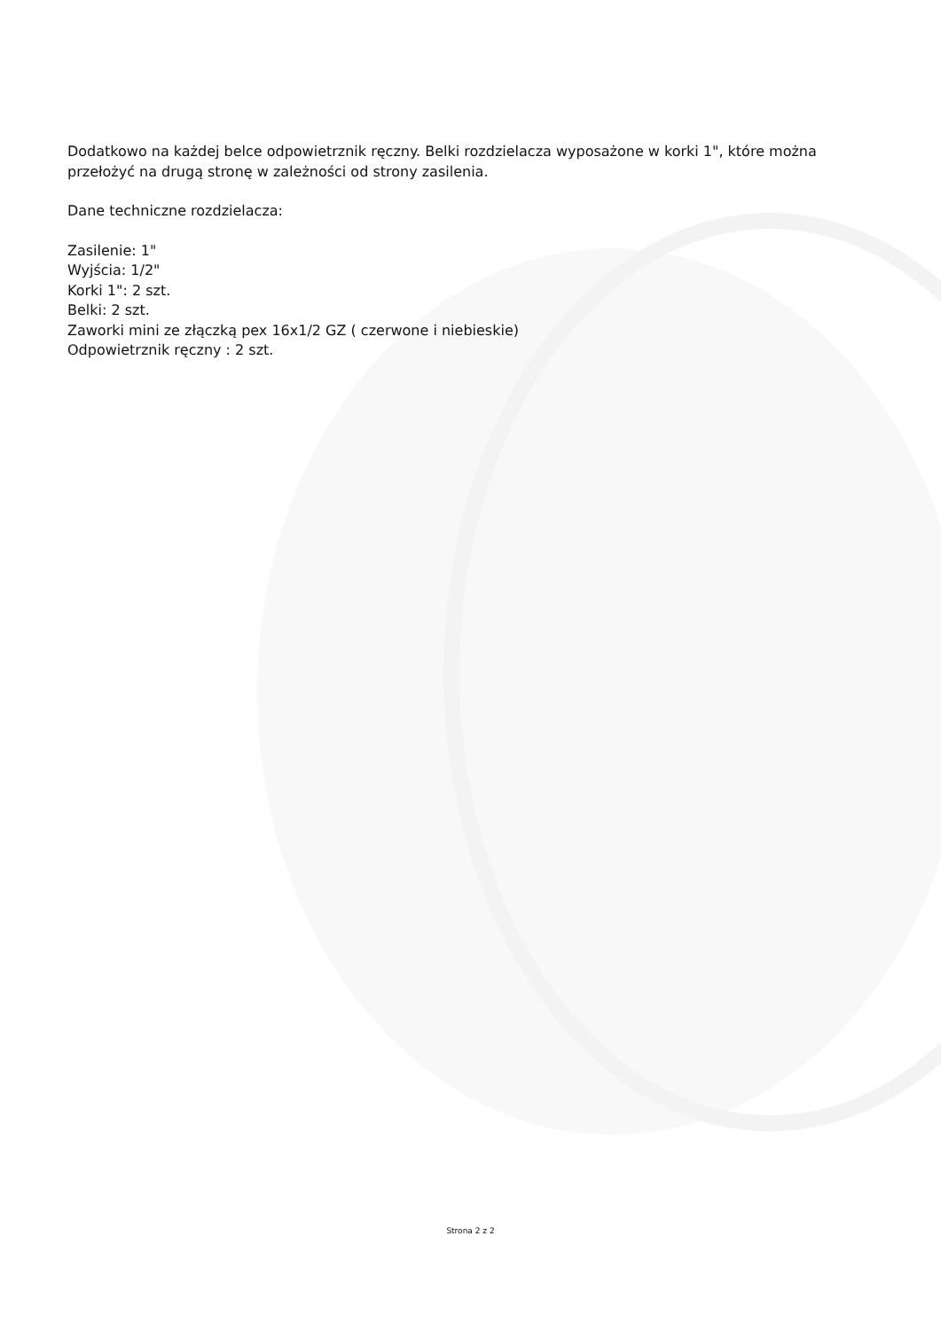Dodatkowo na każdej belce odpowietrznik ręczny. Belki rozdzielacza wyposażone w korki 1", które można przełożyć na drugą stronę w zależności od strony zasilenia.
Dane techniczne rozdzielacza:
Zasilenie: 1"
Wyjścia: 1/2"
Korki 1": 2 szt.
Belki: 2 szt.
Zaworki mini ze złączką pex 16x1/2 GZ ( czerwone i niebieskie)
Odpowietrznik ręczny : 2 szt.
Strona 2 z 2